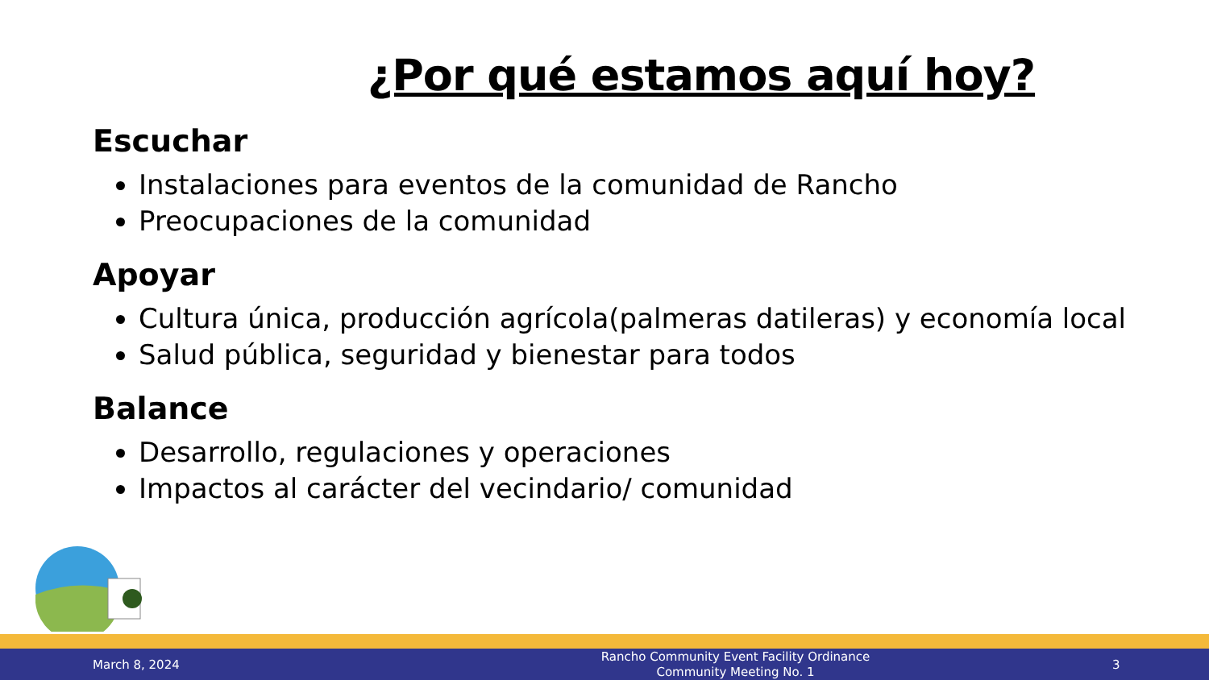¿Por qué estamos aquí hoy?
Escuchar
Instalaciones para eventos de la comunidad de Rancho
Preocupaciones de la comunidad
Apoyar
Cultura única, producción agrícola(palmeras datileras) y economía local
Salud pública, seguridad y bienestar para todos
Balance
Desarrollo, regulaciones y operaciones
Impactos al carácter del vecindario/ comunidad
March 8, 2024
Rancho Community Event Facility Ordinance
Community Meeting No. 1
3